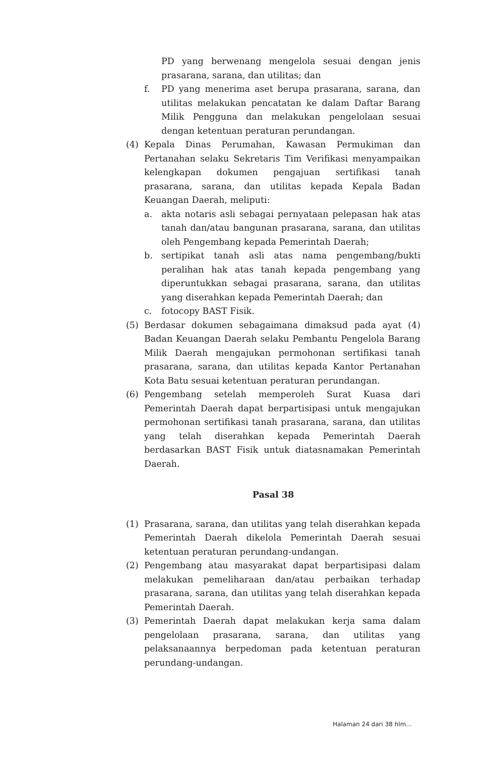PD yang berwenang mengelola sesuai dengan jenis prasarana, sarana, dan utilitas; dan
f. PD yang menerima aset berupa prasarana, sarana, dan utilitas melakukan pencatatan ke dalam Daftar Barang Milik Pengguna dan melakukan pengelolaan sesuai dengan ketentuan peraturan perundangan.
(4) Kepala Dinas Perumahan, Kawasan Permukiman dan Pertanahan selaku Sekretaris Tim Verifikasi menyampaikan kelengkapan dokumen pengajuan sertifikasi tanah prasarana, sarana, dan utilitas kepada Kepala Badan Keuangan Daerah, meliputi:
a. akta notaris asli sebagai pernyataan pelepasan hak atas tanah dan/atau bangunan prasarana, sarana, dan utilitas oleh Pengembang kepada Pemerintah Daerah;
b. sertipikat tanah asli atas nama pengembang/bukti peralihan hak atas tanah kepada pengembang yang diperuntukkan sebagai prasarana, sarana, dan utilitas yang diserahkan kepada Pemerintah Daerah; dan
c. fotocopy BAST Fisik.
(5) Berdasar dokumen sebagaimana dimaksud pada ayat (4) Badan Keuangan Daerah selaku Pembantu Pengelola Barang Milik Daerah mengajukan permohonan sertifikasi tanah prasarana, sarana, dan utilitas kepada Kantor Pertanahan Kota Batu sesuai ketentuan peraturan perundangan.
(6) Pengembang setelah memperoleh Surat Kuasa dari Pemerintah Daerah dapat berpartisipasi untuk mengajukan permohonan sertifikasi tanah prasarana, sarana, dan utilitas yang telah diserahkan kepada Pemerintah Daerah berdasarkan BAST Fisik untuk diatasnamakan Pemerintah Daerah.
Pasal 38
(1) Prasarana, sarana, dan utilitas yang telah diserahkan kepada Pemerintah Daerah dikelola Pemerintah Daerah sesuai ketentuan peraturan perundang-undangan.
(2) Pengembang atau masyarakat dapat berpartisipasi dalam melakukan pemeliharaan dan/atau perbaikan terhadap prasarana, sarana, dan utilitas yang telah diserahkan kepada Pemerintah Daerah.
(3) Pemerintah Daerah dapat melakukan kerja sama dalam pengelolaan prasarana, sarana, dan utilitas yang pelaksanaannya berpedoman pada ketentuan peraturan perundang-undangan.
Halaman 24 dari 38 hlm...